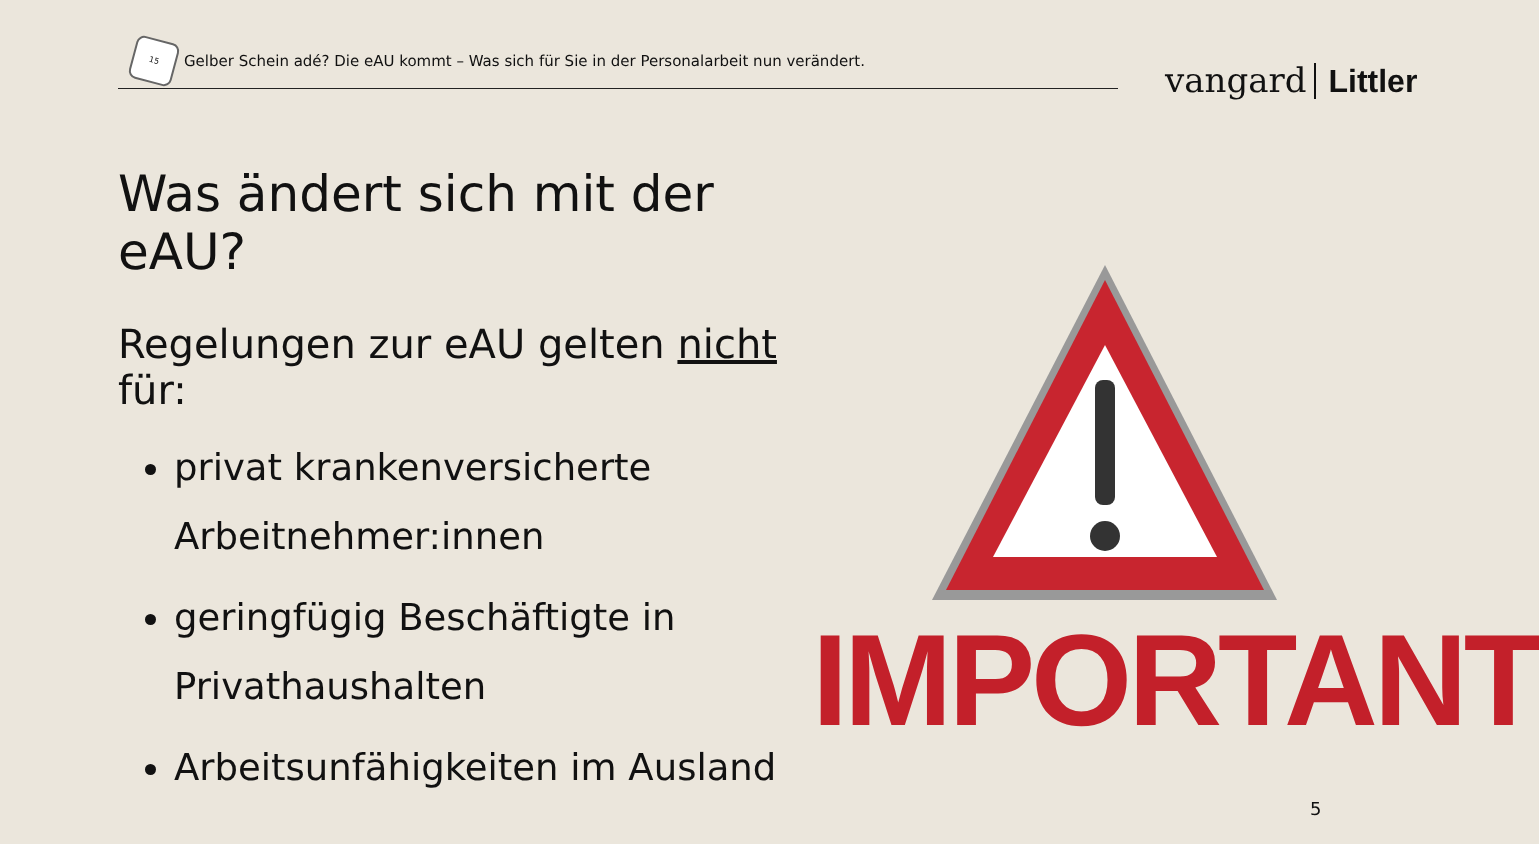15
Gelber Schein adé? Die eAU kommt – Was sich für Sie in der Personalarbeit nun verändert.
vangard Littler
Was ändert sich mit der eAU?
Regelungen zur eAU gelten nicht für:
privat krankenversicherte Arbeitnehmer:innen
geringfügig Beschäftigte in Privathaushalten
Arbeitsunfähigkeiten im Ausland
IMPORTANT
5